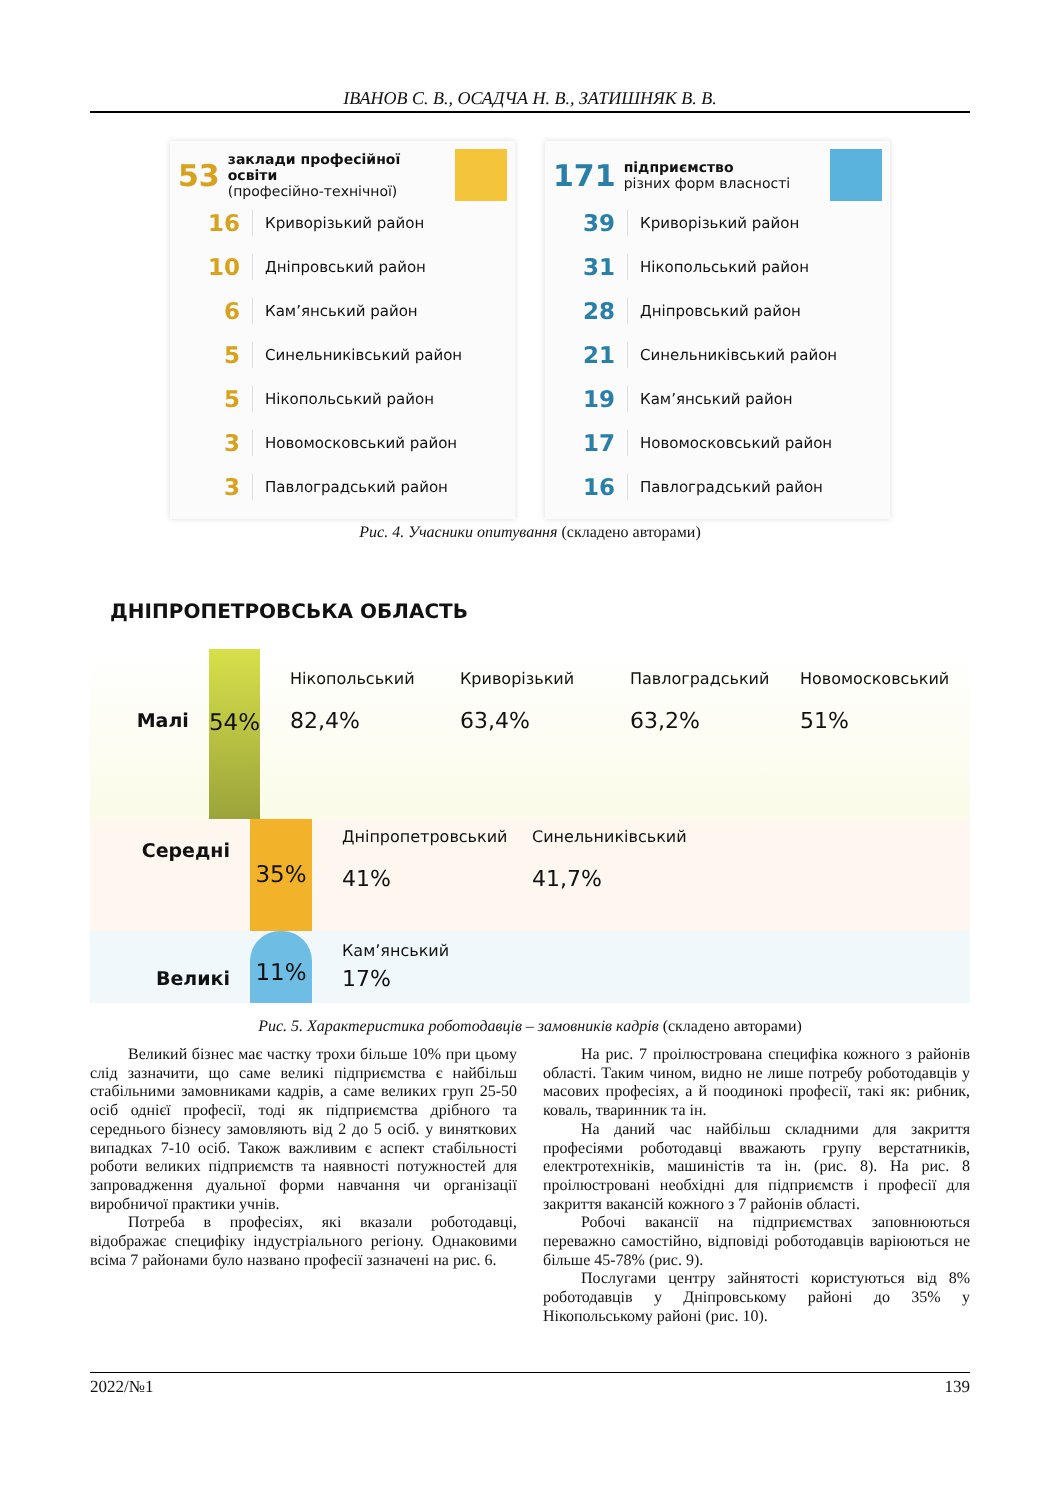ІВАНОВ С. В., ОСАДЧА Н. В., ЗАТИШНЯК В. В.
53 заклади професійної освіти
(професійно-технічної)
16 Криворізький район
10 Дніпровський район
6 Кам’янський район
5 Синельниківський район
5 Нікопольський район
3 Новомосковський район
3 Павлоградський район
171 підприємство
різних форм власності
39 Криворізький район
31 Нікопольський район
28 Дніпровський район
21 Синельниківський район
19 Кам’янський район
17 Новомосковський район
16 Павлоградський район
Рис. 4. Учасники опитування (складено авторами)
ДНІПРОПЕТРОВСЬКА ОБЛАСТЬ
Малі
54%
Нікопольський
82,4%
Криворізький
63,4%
Павлоградський
63,2%
Новомосковський
51%
Середні
35%
Дніпропетровський
41%
Синельниківський
41,7%
Великі
11%
Кам’янський
17%
Рис. 5. Характеристика роботодавців – замовників кадрів (складено авторами)
Великий бізнес має частку трохи більше 10% при цьому слід зазначити, що саме великі підприємства є найбільш стабільними замовниками кадрів, а саме великих груп 25-50 осіб однієї професії, тоді як підприємства дрібного та середнього бізнесу замовляють від 2 до 5 осіб. у виняткових випадках 7-10 осіб. Також важливим є аспект стабільності роботи великих підприємств та наявності потужностей для запровадження дуальної форми навчання чи організації виробничої практики учнів.
Потреба в професіях, які вказали роботодавці, відображає специфіку індустріального регіону. Однаковими всіма 7 районами було названо професії зазначені на рис. 6.
На рис. 7 проілюстрована специфіка кожного з районів області. Таким чином, видно не лише потребу роботодавців у масових професіях, а й поодинокі професії, такі як: рибник, коваль, тваринник та ін.
На даний час найбільш складними для закриття професіями роботодавці вважають групу верстатників, електротехніків, машиністів та ін. (рис. 8). На рис. 8 проілюстровані необхідні для підприємств і професії для закриття вакансій кожного з 7 районів області.
Робочі вакансії на підприємствах заповнюються переважно самостійно, відповіді роботодавців варіюються не більше 45-78% (рис. 9).
Послугами центру зайнятості користуються від 8% роботодавців у Дніпровському районі до 35% у Нікопольському районі (рис. 10).
2022/№1 139